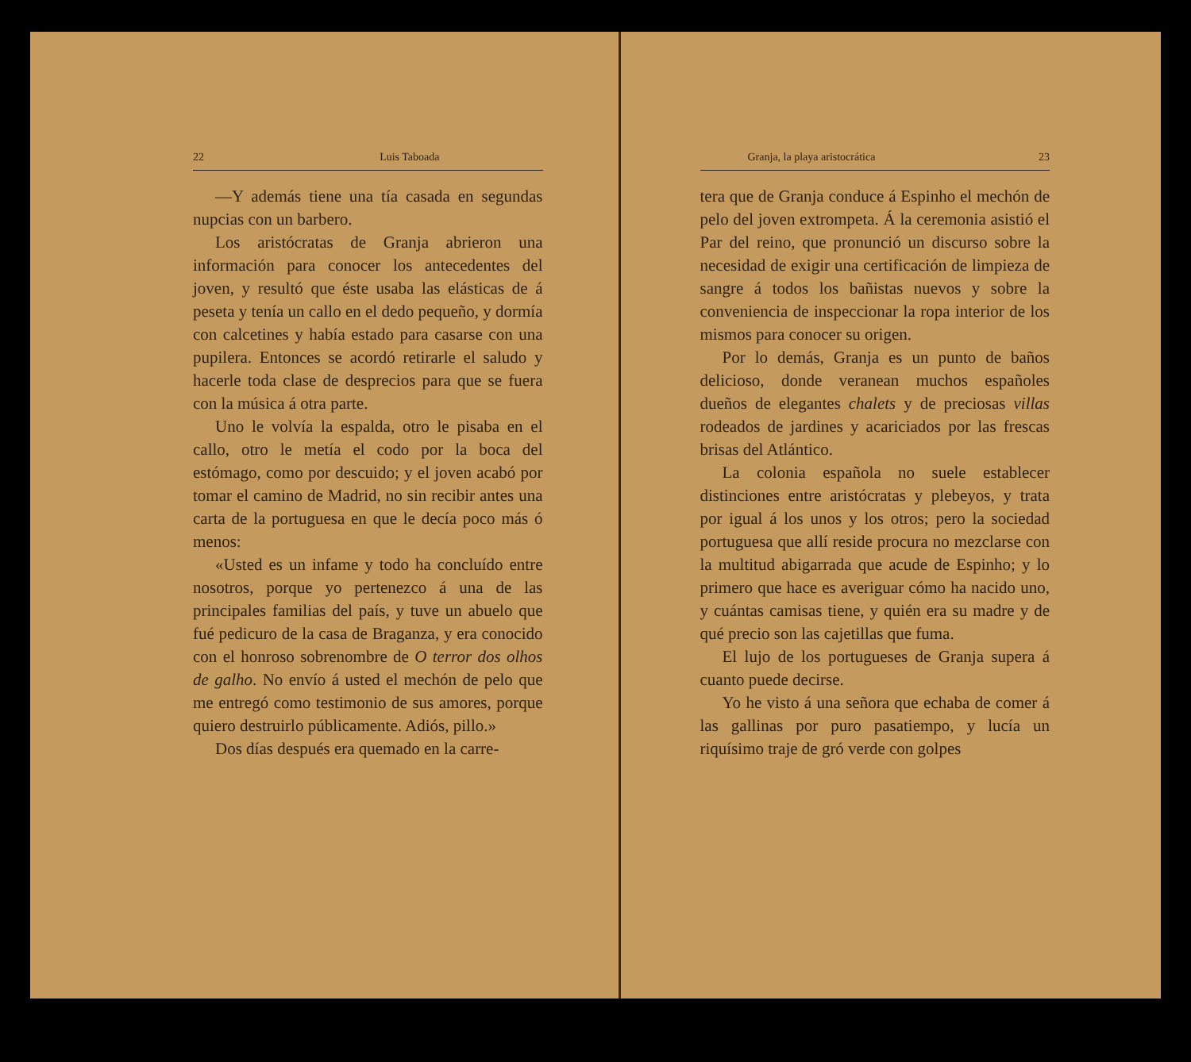22 Luis Taboada
—Y además tiene una tía casada en segundas nupcias con un barbero.
Los aristócratas de Granja abrieron una información para conocer los antecedentes del joven, y resultó que éste usaba las elásticas de á peseta y tenía un callo en el dedo pequeño, y dormía con calcetines y había estado para casarse con una pupilera. Entonces se acordó retirarle el saludo y hacerle toda clase de desprecios para que se fuera con la música á otra parte.
Uno le volvía la espalda, otro le pisaba en el callo, otro le metía el codo por la boca del estómago, como por descuido; y el joven acabó por tomar el camino de Madrid, no sin recibir antes una carta de la portuguesa en que le decía poco más ó menos:
«Usted es un infame y todo ha concluído entre nosotros, porque yo pertenezco á una de las principales familias del país, y tuve un abuelo que fué pedicuro de la casa de Braganza, y era conocido con el honroso sobrenombre de O terror dos olhos de galho. No envío á usted el mechón de pelo que me entregó como testimonio de sus amores, porque quiero destruirlo públicamente. Adiós, pillo.»
Dos días después era quemado en la carre-
Granja, la playa aristocrática 23
tera que de Granja conduce á Espinho el mechón de pelo del joven extrompeta. Á la ceremonia asistió el Par del reino, que pronunció un discurso sobre la necesidad de exigir una certificación de limpieza de sangre á todos los bañistas nuevos y sobre la conveniencia de inspeccionar la ropa interior de los mismos para conocer su origen.
Por lo demás, Granja es un punto de baños delicioso, donde veranean muchos españoles dueños de elegantes chalets y de preciosas villas rodeados de jardines y acariciados por las frescas brisas del Atlántico.
La colonia española no suele establecer distinciones entre aristócratas y plebeyos, y trata por igual á los unos y los otros; pero la sociedad portuguesa que allí reside procura no mezclarse con la multitud abigarrada que acude de Espinho; y lo primero que hace es averiguar cómo ha nacido uno, y cuántas camisas tiene, y quién era su madre y de qué precio son las cajetillas que fuma.
El lujo de los portugueses de Granja supera á cuanto puede decirse.
Yo he visto á una señora que echaba de comer á las gallinas por puro pasatiempo, y lucía un riquísimo traje de gró verde con golpes